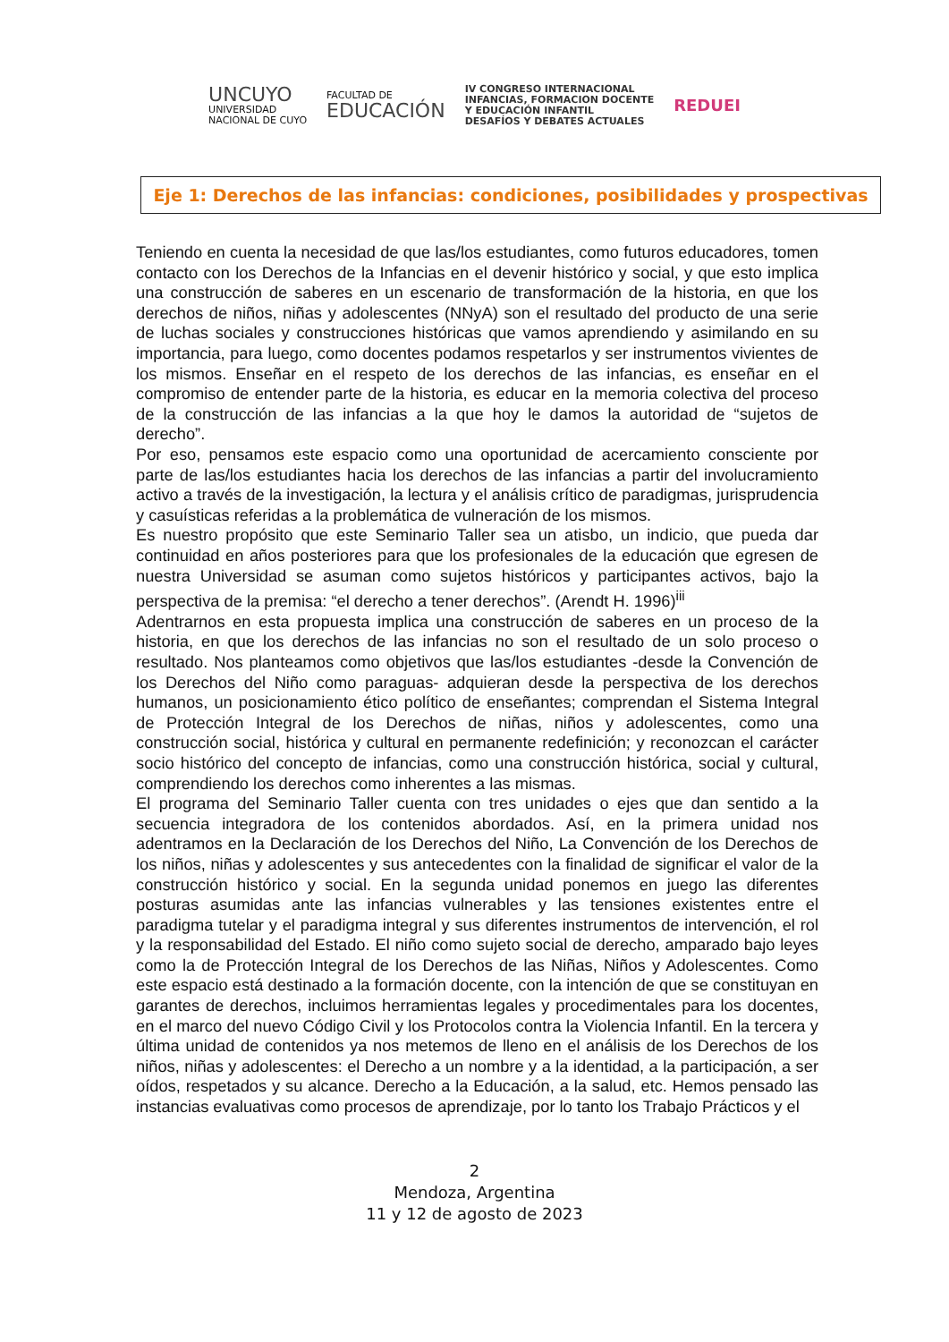UNCUYO
UNIVERSIDAD
NACIONAL DE CUYO
FACULTAD DE
EDUCACIÓN
IV CONGRESO INTERNACIONAL
INFANCIAS, FORMACION DOCENTE
Y EDUCACIÓN INFANTIL
DESAFÍOS Y DEBATES ACTUALES
REDUEI
Eje 1: Derechos de las infancias: condiciones, posibilidades y prospectivas
Teniendo en cuenta la necesidad de que las/los estudiantes, como futuros educadores, tomen contacto con los Derechos de la Infancias en el devenir histórico y social, y que esto implica una construcción de saberes en un escenario de transformación de la historia, en que los derechos de niños, niñas y adolescentes (NNyA) son el resultado del producto de una serie de luchas sociales y construcciones históricas que vamos aprendiendo y asimilando en su importancia, para luego, como docentes podamos respetarlos y ser instrumentos vivientes de los mismos. Enseñar en el respeto de los derechos de las infancias, es enseñar en el compromiso de entender parte de la historia, es educar en la memoria colectiva del proceso de la construcción de las infancias a la que hoy le damos la autoridad de “sujetos de derecho”.
Por eso, pensamos este espacio como una oportunidad de acercamiento consciente por parte de las/los estudiantes hacia los derechos de las infancias a partir del involucramiento activo a través de la investigación, la lectura y el análisis crítico de paradigmas, jurisprudencia y casuísticas referidas a la problemática de vulneración de los mismos.
Es nuestro propósito que este Seminario Taller sea un atisbo, un indicio, que pueda dar continuidad en años posteriores para que los profesionales de la educación que egresen de nuestra Universidad se asuman como sujetos históricos y participantes activos, bajo la perspectiva de la premisa: “el derecho a tener derechos”. (Arendt H. 1996)<sup>iii</sup>
Adentrarnos en esta propuesta implica una construcción de saberes en un proceso de la historia, en que los derechos de las infancias no son el resultado de un solo proceso o resultado. Nos planteamos como objetivos que las/los estudiantes -desde la Convención de los Derechos del Niño como paraguas- adquieran desde la perspectiva de los derechos humanos, un posicionamiento ético político de enseñantes; comprendan el Sistema Integral de Protección Integral de los Derechos de niñas, niños y adolescentes, como una construcción social, histórica y cultural en permanente redefinición; y reconozcan el carácter socio histórico del concepto de infancias, como una construcción histórica, social y cultural, comprendiendo los derechos como inherentes a las mismas.
El programa del Seminario Taller cuenta con tres unidades o ejes que dan sentido a la secuencia integradora de los contenidos abordados. Así, en la primera unidad nos adentramos en la Declaración de los Derechos del Niño, La Convención de los Derechos de los niños, niñas y adolescentes y sus antecedentes con la finalidad de significar el valor de la construcción histórico y social. En la segunda unidad ponemos en juego las diferentes posturas asumidas ante las infancias vulnerables y las tensiones existentes entre el paradigma tutelar y el paradigma integral y sus diferentes instrumentos de intervención, el rol y la responsabilidad del Estado. El niño como sujeto social de derecho, amparado bajo leyes como la de Protección Integral de los Derechos de las Niñas, Niños y Adolescentes. Como este espacio está destinado a la formación docente, con la intención de que se constituyan en garantes de derechos, incluimos herramientas legales y procedimentales para los docentes, en el marco del nuevo Código Civil y los Protocolos contra la Violencia Infantil. En la tercera y última unidad de contenidos ya nos metemos de lleno en el análisis de los Derechos de los niños, niñas y adolescentes: el Derecho a un nombre y a la identidad, a la participación, a ser oídos, respetados y su alcance. Derecho a la Educación, a la salud, etc. Hemos pensado las instancias evaluativas como procesos de aprendizaje, por lo tanto los Trabajo Prácticos y el
2
Mendoza, Argentina
11 y 12 de agosto de 2023